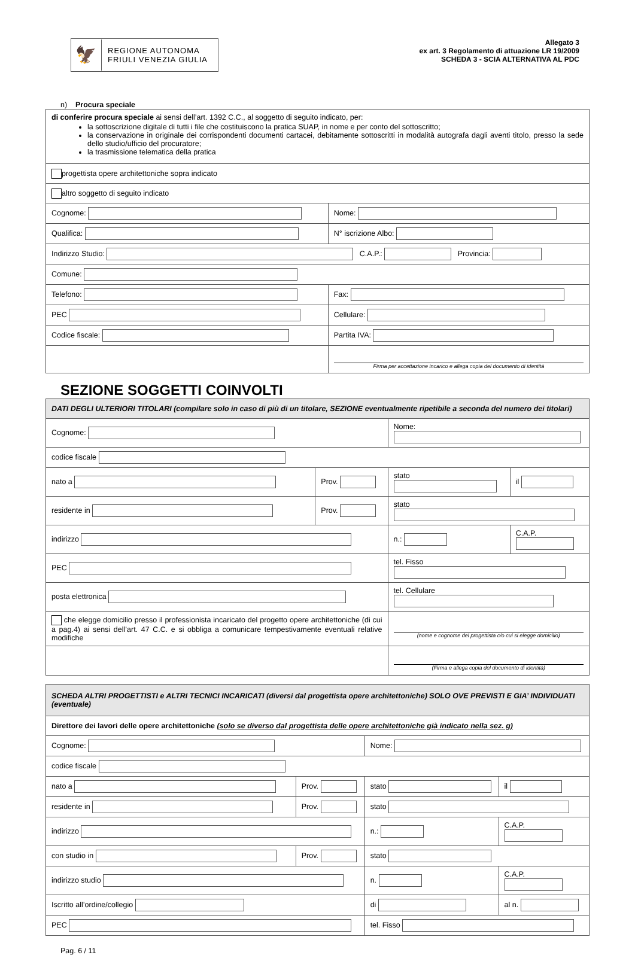🦅 REGIONE AUTONOMA
FRIULI VENEZIA GIULIA
Allegato 3
ex art. 3 Regolamento di attuazione LR 19/2009
SCHEDA 3 - SCIA ALTERNATIVA AL PDC
n) Procura speciale
| di conferire procura speciale ai sensi dell’art. 1392 C.C., al soggetto di seguito indicato, per: la sottoscrizione digitale di tutti i file che costituiscono la pratica SUAP, in nome e per conto del sottoscritto; la conservazione in originale dei corrispondenti documenti cartacei, debitamente sottoscritti in modalità autografa dagli aventi titolo, presso la sede dello studio/ufficio del procuratore; la trasmissione telematica della pratica | |
| progettista opere architettoniche sopra indicato | |
| altro soggetto di seguito indicato | |
| Cognome: | Nome: |
| Qualifica: | N° iscrizione Albo: |
| Indirizzo Studio: C.A.P.: Provincia: | |
| Comune: | |
| Telefono: | Fax: |
| PEC | Cellulare: |
| Codice fiscale: | Partita IVA: |
| | Firma per accettazione incarico e allega copia del documento di identità |
SEZIONE SOGGETTI COINVOLTI
| DATI DEGLI ULTERIORI TITOLARI (compilare solo in caso di più di un titolare, SEZIONE eventualmente ripetibile a seconda del numero dei titolari) | | | |
| Cognome: | | Nome: | |
| codice fiscale | | | |
| nato a | Prov. | stato | il |
| residente in | Prov. | stato | |
| indirizzo | | n.: | C.A.P. |
| PEC | | tel. Fisso | |
| posta elettronica | | tel. Cellulare | |
| che elegge domicilio presso il professionista incaricato del progetto opere architettoniche (di cui a pag.4) ai sensi dell’art. 47 C.C. e si obbliga a comunicare tempestivamente eventuali relative modifiche | | (nome e cognome del progettista c/o cui si elegge domicilio) | |
| | | (Firma e allega copia del documento di identità) | |
| SCHEDA ALTRI PROGETTISTI e ALTRI TECNICI INCARICATI (diversi dal progettista opere architettoniche) SOLO OVE PREVISTI E GIA’ INDIVIDUATI (eventuale) | | | |
| Direttore dei lavori delle opere architettoniche (solo se diverso dal progettista delle opere architettoniche già indicato nella sez. g) | | | |
| Cognome: | | Nome: | |
| codice fiscale | | | |
| nato a | Prov. | stato | il |
| residente in | Prov. | stato | |
| indirizzo | | n.: | C.A.P. |
| con studio in | Prov. | stato | |
| indirizzo studio | | n. | C.A.P. |
| Iscritto all’ordine/collegio | | di | al n. |
| PEC | | tel. Fisso | |
Pag. 6 / 11